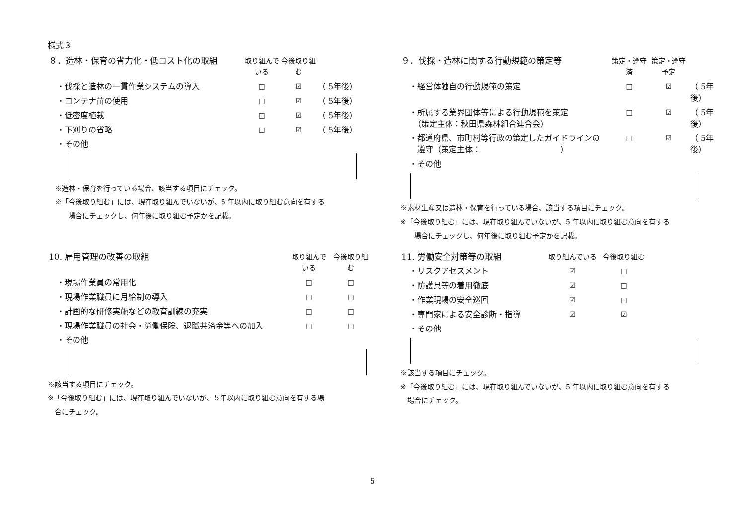様式３
| ８．造林・保育の省力化・低コスト化の取組 | 取り組んでいる | 今後取り組む | |
| ・伐採と造林の一貫作業システムの導入 | □ | ☑ | （ 5年後） |
| ・コンテナ苗の使用 | □ | ☑ | （ 5年後） |
| ・低密度植栽 | □ | ☑ | （ 5年後） |
| ・下刈りの省略 | □ | ☑ | （ 5年後） |
| ・その他 | | | |
　※造林・保育を行っている場合、該当する項目にチェック。
　※「今後取り組む」には、現在取り組んでいないが、5 年以内に取り組む意向を有する
　場合にチェックし、何年後に取り組む予定かを記載。
| ９．伐採・造林に関する行動規範の策定等 | 策定・遵守済 | 策定・遵守予定 | |
| ・経営体独自の行動規範の策定 | □ | ☑ | （ 5年後） |
| ・所属する業界団体等による行動規範を策定 （策定主体：秋田県森林組合連合会） | □ | ☑ | （ 5年後） |
| ・都道府県、市町村等行政の策定したガイドラインの 遵守（策定主体： ） | □ | ☑ | （ 5年後） |
| ・その他 | | | |
※素材生産又は造林・保育を行っている場合、該当する項目にチェック。
※「今後取り組む」には、現在取り組んでいないが、5 年以内に取り組む意向を有する
場合にチェックし、何年後に取り組む予定かを記載。
| 10. 雇用管理の改善の取組 | 取り組んでいる | 今後取り組む |
| ・現場作業員の常用化 | □ | □ |
| ・現場作業職員に月給制の導入 | □ | □ |
| ・計画的な研修実施などの教育訓練の充実 | □ | □ |
| ・現場作業職員の社会・労働保険、退職共済金等への加入 | □ | □ |
| ・その他 | | |
※該当する項目にチェック。
※「今後取り組む」には、現在取り組んでいないが、５年以内に取り組む意向を有する場
　合にチェック。
| 11. 労働安全対策等の取組 | 取り組んでいる | 今後取り組む |
| ・リスクアセスメント | ☑ | □ |
| ・防護具等の着用徹底 | ☑ | □ |
| ・作業現場の安全巡回 | ☑ | □ |
| ・専門家による安全診断・指導 | ☑ | ☑ |
| ・その他 | | |
※該当する項目にチェック。
※「今後取り組む」には、現在取り組んでいないが、5 年以内に取り組む意向を有する
　場合にチェック。
5